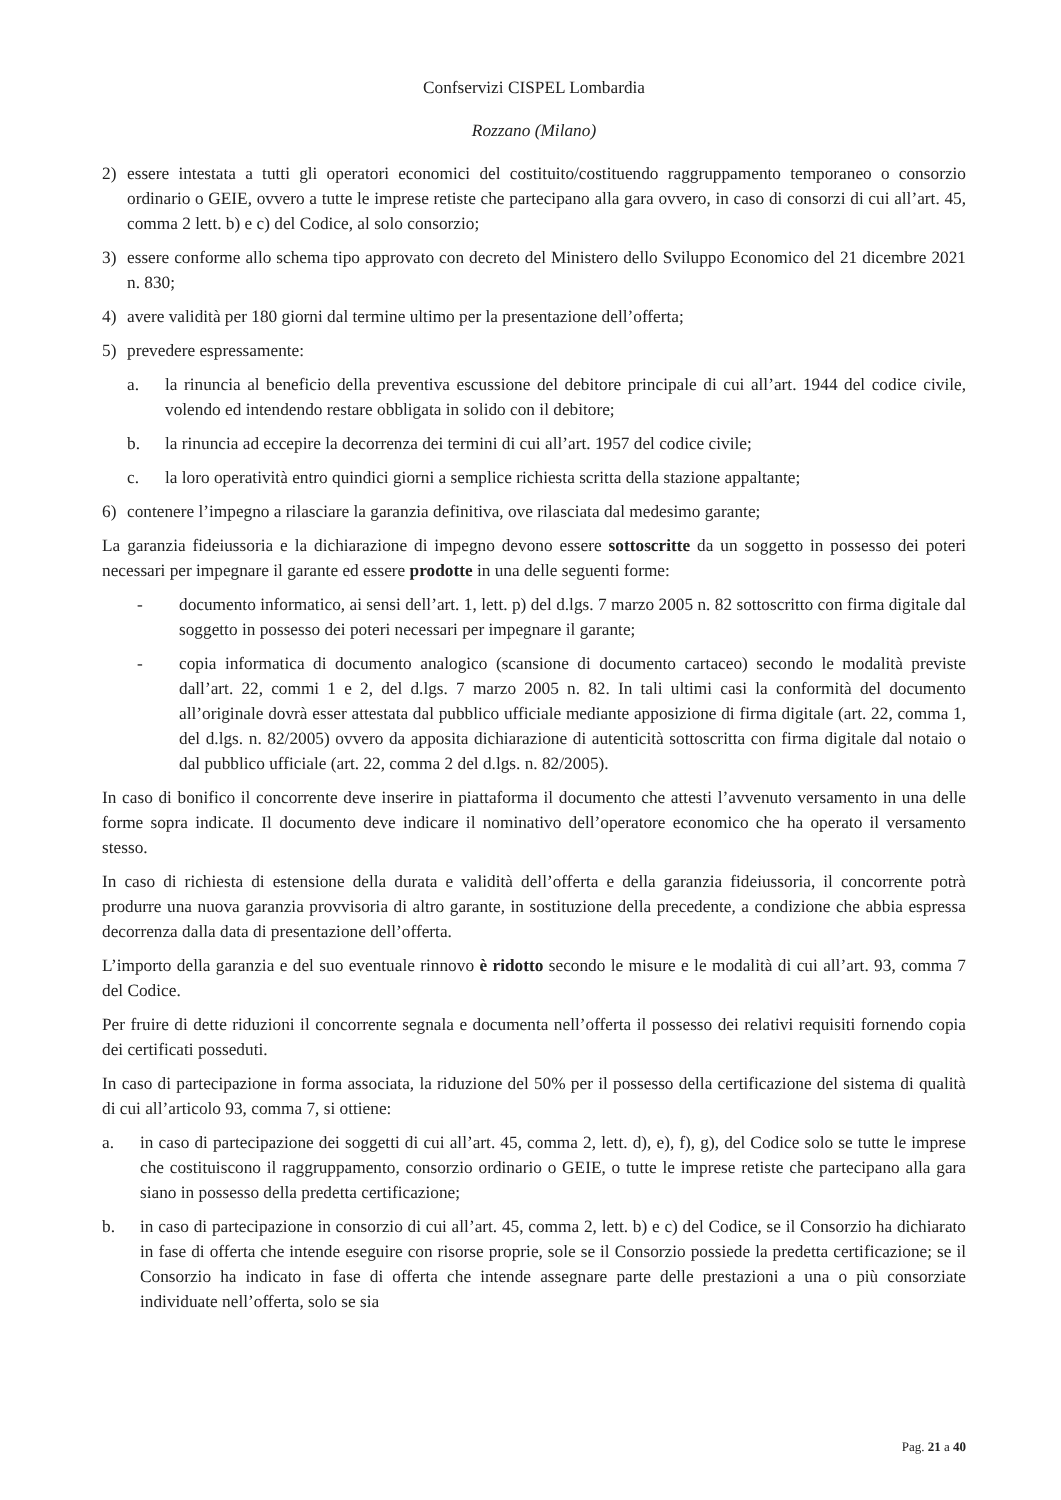Confservizi CISPEL Lombardia
Rozzano (Milano)
2) essere intestata a tutti gli operatori economici del costituito/costituendo raggruppamento temporaneo o consorzio ordinario o GEIE, ovvero a tutte le imprese retiste che partecipano alla gara ovvero, in caso di consorzi di cui all’art. 45, comma 2 lett. b) e c) del Codice, al solo consorzio;
3) essere conforme allo schema tipo approvato con decreto del Ministero dello Sviluppo Economico del 21 dicembre 2021 n. 830;
4) avere validità per 180 giorni dal termine ultimo per la presentazione dell’offerta;
5) prevedere espressamente:
a. la rinuncia al beneficio della preventiva escussione del debitore principale di cui all’art. 1944 del codice civile, volendo ed intendendo restare obbligata in solido con il debitore;
b. la rinuncia ad eccepire la decorrenza dei termini di cui all’art. 1957 del codice civile;
c. la loro operatività entro quindici giorni a semplice richiesta scritta della stazione appaltante;
6) contenere l’impegno a rilasciare la garanzia definitiva, ove rilasciata dal medesimo garante;
La garanzia fideiussoria e la dichiarazione di impegno devono essere sottoscritte da un soggetto in possesso dei poteri necessari per impegnare il garante ed essere prodotte in una delle seguenti forme:
- documento informatico, ai sensi dell’art. 1, lett. p) del d.lgs. 7 marzo 2005 n. 82 sottoscritto con firma digitale dal soggetto in possesso dei poteri necessari per impegnare il garante;
- copia informatica di documento analogico (scansione di documento cartaceo) secondo le modalità previste dall’art. 22, commi 1 e 2, del d.lgs. 7 marzo 2005 n. 82. In tali ultimi casi la conformità del documento all’originale dovrà esser attestata dal pubblico ufficiale mediante apposizione di firma digitale (art. 22, comma 1, del d.lgs. n. 82/2005) ovvero da apposita dichiarazione di autenticità sottoscritta con firma digitale dal notaio o dal pubblico ufficiale (art. 22, comma 2 del d.lgs. n. 82/2005).
In caso di bonifico il concorrente deve inserire in piattaforma il documento che attesti l’avvenuto versamento in una delle forme sopra indicate. Il documento deve indicare il nominativo dell’operatore economico che ha operato il versamento stesso.
In caso di richiesta di estensione della durata e validità dell’offerta e della garanzia fideiussoria, il concorrente potrà produrre una nuova garanzia provvisoria di altro garante, in sostituzione della precedente, a condizione che abbia espressa decorrenza dalla data di presentazione dell’offerta.
L’importo della garanzia e del suo eventuale rinnovo è ridotto secondo le misure e le modalità di cui all’art. 93, comma 7 del Codice.
Per fruire di dette riduzioni il concorrente segnala e documenta nell’offerta il possesso dei relativi requisiti fornendo copia dei certificati posseduti.
In caso di partecipazione in forma associata, la riduzione del 50% per il possesso della certificazione del sistema di qualità di cui all’articolo 93, comma 7, si ottiene:
a. in caso di partecipazione dei soggetti di cui all’art. 45, comma 2, lett. d), e), f), g), del Codice solo se tutte le imprese che costituiscono il raggruppamento, consorzio ordinario o GEIE, o tutte le imprese retiste che partecipano alla gara siano in possesso della predetta certificazione;
b. in caso di partecipazione in consorzio di cui all’art. 45, comma 2, lett. b) e c) del Codice, se il Consorzio ha dichiarato in fase di offerta che intende eseguire con risorse proprie, sole se il Consorzio possiede la predetta certificazione; se il Consorzio ha indicato in fase di offerta che intende assegnare parte delle prestazioni a una o più consorziate individuate nell’offerta, solo se sia
Pag. 21 a 40